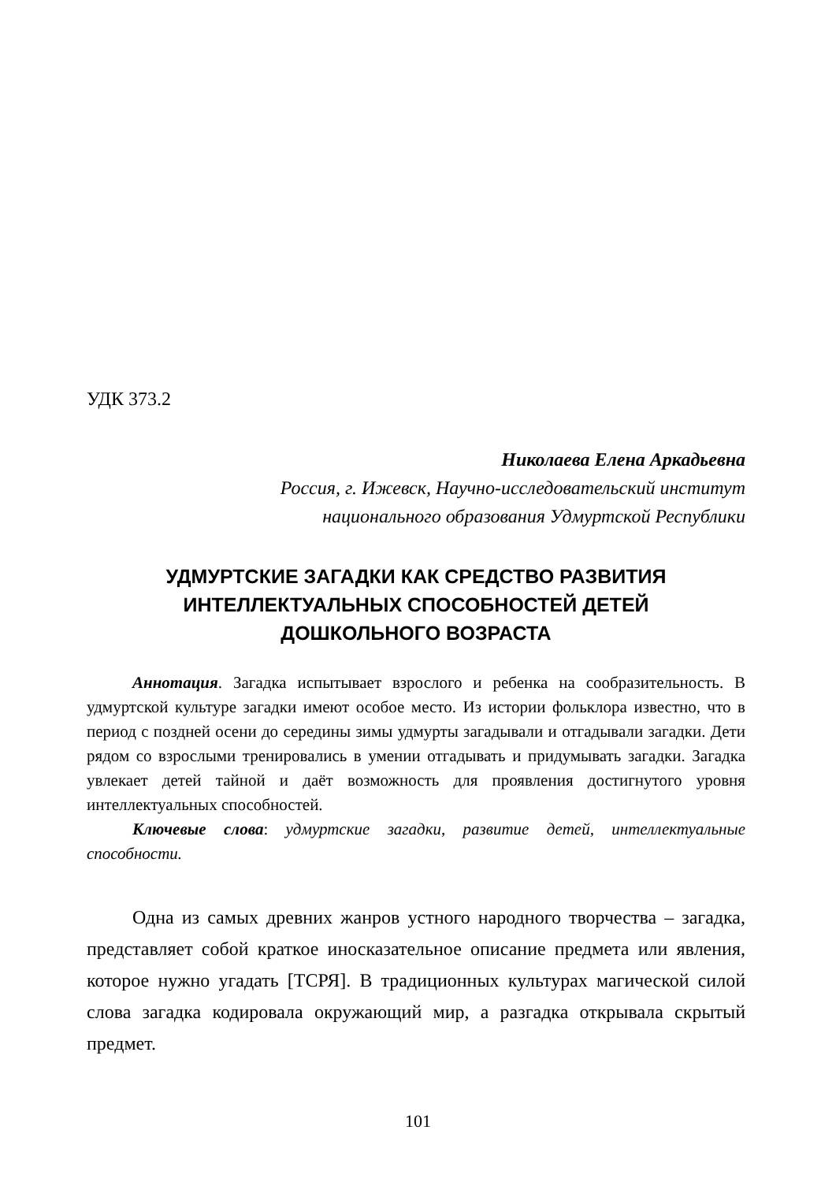УДК 373.2
Николаева Елена Аркадьевна
Россия, г. Ижевск, Научно-исследовательский институт
национального образования Удмуртской Республики
УДМУРТСКИЕ ЗАГАДКИ КАК СРЕДСТВО РАЗВИТИЯ
ИНТЕЛЛЕКТУАЛЬНЫХ СПОСОБНОСТЕЙ ДЕТЕЙ
ДОШКОЛЬНОГО ВОЗРАСТА
Аннотация. Загадка испытывает взрослого и ребенка на сообразительность. В удмуртской культуре загадки имеют особое место. Из истории фольклора известно, что в период с поздней осени до середины зимы удмурты загадывали и отгадывали загадки. Дети рядом со взрослыми тренировались в умении отгадывать и придумывать загадки. Загадка увлекает детей тайной и даёт возможность для проявления достигнутого уровня интеллектуальных способностей.
Ключевые слова: удмуртские загадки, развитие детей, интеллектуальные способности.
Одна из самых древних жанров устного народного творчества – загадка, представляет собой краткое иносказательное описание предмета или явления, которое нужно угадать [ТСРЯ]. В традиционных культурах магической силой слова загадка кодировала окружающий мир, а разгадка открывала скрытый предмет.
101